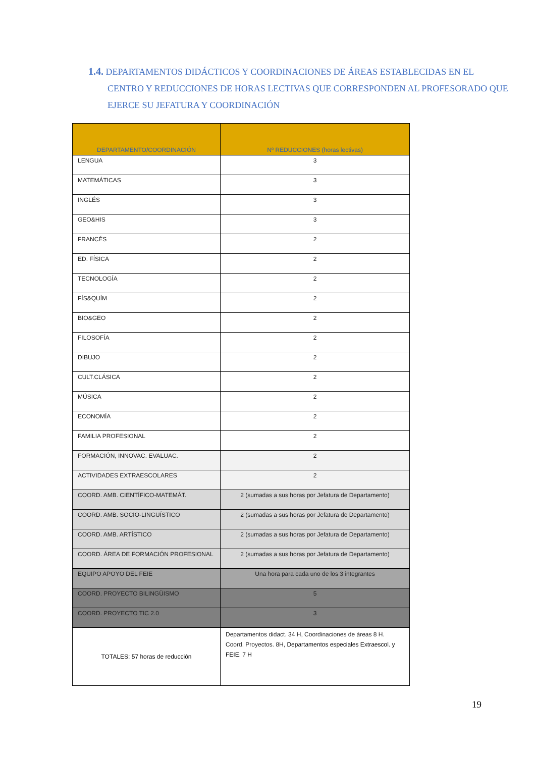1.4. DEPARTAMENTOS DIDÁCTICOS Y COORDINACIONES DE ÁREAS ESTABLECIDAS EN EL CENTRO Y REDUCCIONES DE HORAS LECTIVAS QUE CORRESPONDEN AL PROFESORADO QUE EJERCE SU JEFATURA Y COORDINACIÓN
| DEPARTAMENTO/COORDINACIÓN | Nº REDUCCIONES (horas lectivas) |
| --- | --- |
| LENGUA | 3 |
| MATEMÁTICAS | 3 |
| INGLÉS | 3 |
| GEO&HIS | 3 |
| FRANCÉS | 2 |
| ED. FÍSICA | 2 |
| TECNOLOGÍA | 2 |
| FÍS&QUÍM | 2 |
| BIO&GEO | 2 |
| FILOSOFÍA | 2 |
| DIBUJO | 2 |
| CULT.CLÁSICA | 2 |
| MÚSICA | 2 |
| ECONOMÍA | 2 |
| FAMILIA PROFESIONAL | 2 |
| FORMACIÓN, INNOVAC. EVALUAC. | 2 |
| ACTIVIDADES EXTRAESCOLARES | 2 |
| COORD. AMB. CIENTÍFICO-MATEMÁT. | 2 (sumadas a sus horas por Jefatura de Departamento) |
| COORD. AMB. SOCIO-LINGÜÍSTICO | 2 (sumadas a sus horas por Jefatura de Departamento) |
| COORD. AMB. ARTÍSTICO | 2 (sumadas a sus horas por Jefatura de Departamento) |
| COORD. ÁREA DE FORMACIÓN PROFESIONAL | 2 (sumadas a sus horas por Jefatura de Departamento) |
| EQUIPO APOYO DEL FEIE | Una hora para cada uno de los 3 integrantes |
| COORD. PROYECTO BILINGÜISMO | 5 |
| COORD. PROYECTO TIC 2.0 | 3 |
| TOTALES: 57 horas de reducción | Departamentos didact. 34 H, Coordinaciones de áreas 8 H. Coord. Proyectos. 8H, Departamentos especiales Extraescol. y FEIE. 7 H |
19